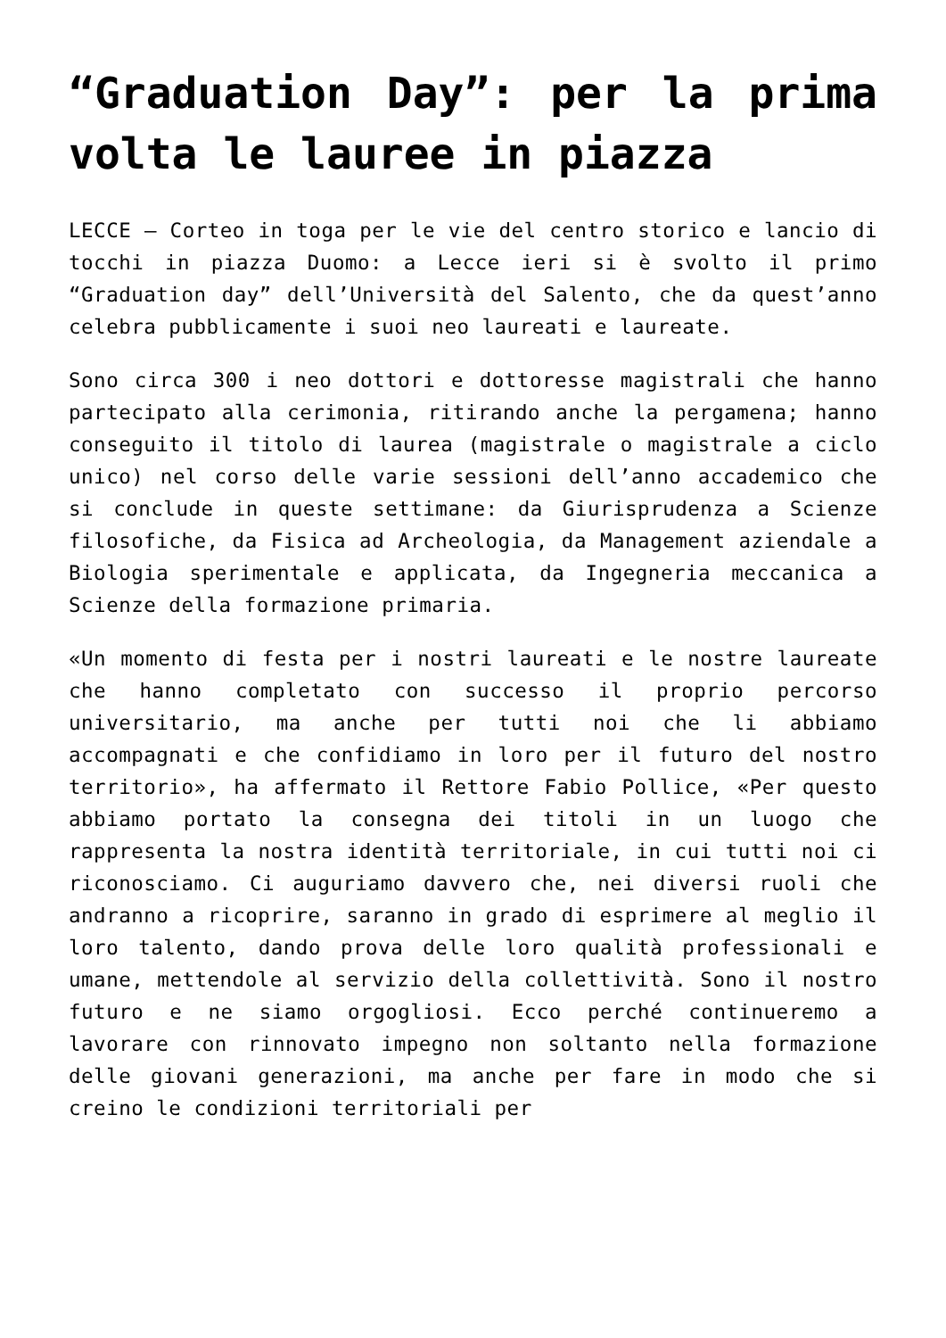“Graduation Day”: per la prima volta le lauree in piazza
LECCE – Corteo in toga per le vie del centro storico e lancio di tocchi in piazza Duomo: a Lecce ieri si è svolto il primo “Graduation day” dell’Università del Salento, che da quest’anno celebra pubblicamente i suoi neo laureati e laureate.
Sono circa 300 i neo dottori e dottoresse magistrali che hanno partecipato alla cerimonia, ritirando anche la pergamena; hanno conseguito il titolo di laurea (magistrale o magistrale a ciclo unico) nel corso delle varie sessioni dell’anno accademico che si conclude in queste settimane: da Giurisprudenza a Scienze filosofiche, da Fisica ad Archeologia, da Management aziendale a Biologia sperimentale e applicata, da Ingegneria meccanica a Scienze della formazione primaria.
«Un momento di festa per i nostri laureati e le nostre laureate che hanno completato con successo il proprio percorso universitario, ma anche per tutti noi che li abbiamo accompagnati e che confidiamo in loro per il futuro del nostro territorio», ha affermato il Rettore Fabio Pollice, «Per questo abbiamo portato la consegna dei titoli in un luogo che rappresenta la nostra identità territoriale, in cui tutti noi ci riconosciamo. Ci auguriamo davvero che, nei diversi ruoli che andranno a ricoprire, saranno in grado di esprimere al meglio il loro talento, dando prova delle loro qualità professionali e umane, mettendole al servizio della collettività. Sono il nostro futuro e ne siamo orgogliosi. Ecco perché continueremo a lavorare con rinnovato impegno non soltanto nella formazione delle giovani generazioni, ma anche per fare in modo che si creino le condizioni territoriali per